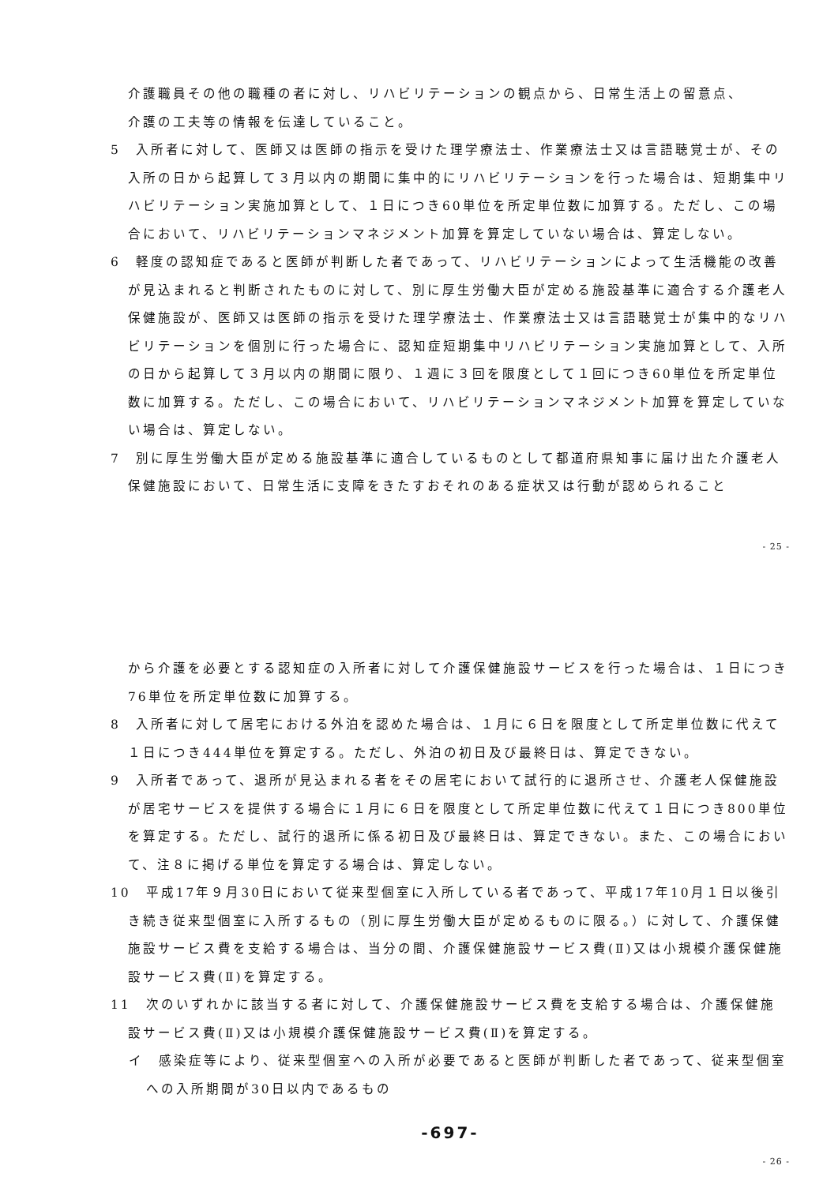介護職員その他の職種の者に対し、リハビリテーションの観点から、日常生活上の留意点、
介護の工夫等の情報を伝達していること。
5　入所者に対して、医師又は医師の指示を受けた理学療法士、作業療法士又は言語聴覚士が、その入所の日から起算して３月以内の期間に集中的にリハビリテーションを行った場合は、短期集中リハビリテーション実施加算として、１日につき60単位を所定単位数に加算する。ただし、この場合において、リハビリテーションマネジメント加算を算定していない場合は、算定しない。
6　軽度の認知症であると医師が判断した者であって、リハビリテーションによって生活機能の改善が見込まれると判断されたものに対して、別に厚生労働大臣が定める施設基準に適合する介護老人保健施設が、医師又は医師の指示を受けた理学療法士、作業療法士又は言語聴覚士が集中的なリハビリテーションを個別に行った場合に、認知症短期集中リハビリテーション実施加算として、入所の日から起算して３月以内の期間に限り、１週に３回を限度として１回につき60単位を所定単位数に加算する。ただし、この場合において、リハビリテーションマネジメント加算を算定していない場合は、算定しない。
7　別に厚生労働大臣が定める施設基準に適合しているものとして都道府県知事に届け出た介護老人保健施設において、日常生活に支障をきたすおそれのある症状又は行動が認められること
- 25 -
から介護を必要とする認知症の入所者に対して介護保健施設サービスを行った場合は、１日につき76単位を所定単位数に加算する。
8　入所者に対して居宅における外泊を認めた場合は、１月に６日を限度として所定単位数に代えて１日につき444単位を算定する。ただし、外泊の初日及び最終日は、算定できない。
9　入所者であって、退所が見込まれる者をその居宅において試行的に退所させ、介護老人保健施設が居宅サービスを提供する場合に１月に６日を限度として所定単位数に代えて１日につき800単位を算定する。ただし、試行的退所に係る初日及び最終日は、算定できない。また、この場合において、注８に掲げる単位を算定する場合は、算定しない。
10　平成17年９月30日において従来型個室に入所している者であって、平成17年10月１日以後引き続き従来型個室に入所するもの（別に厚生労働大臣が定めるものに限る。）に対して、介護保健施設サービス費を支給する場合は、当分の間、介護保健施設サービス費(Ⅱ)又は小規模介護保健施設サービス費(Ⅱ)を算定する。
11　次のいずれかに該当する者に対して、介護保健施設サービス費を支給する場合は、介護保健施設サービス費(Ⅱ)又は小規模介護保健施設サービス費(Ⅱ)を算定する。
イ　感染症等により、従来型個室への入所が必要であると医師が判断した者であって、従来型個室への入所期間が30日以内であるもの
-697-
- 26 -